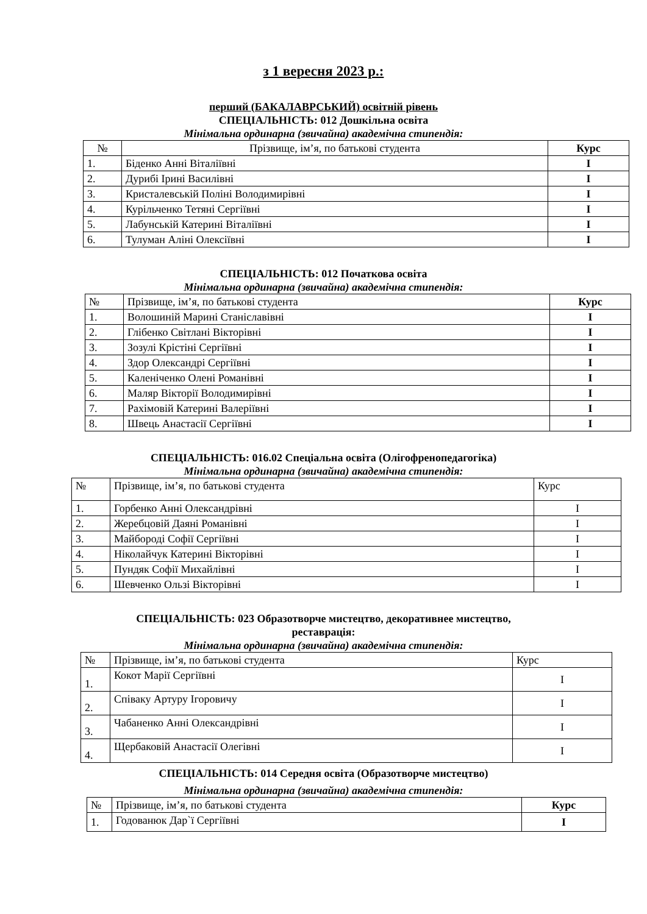з 1 вересня 2023 р.:
перший (БАКАЛАВРСЬКИЙ) освітній рівень
СПЕЦІАЛЬНІСТЬ: 012 Дошкільна освіта
Мінімальна ординарна (звичайна) академічна стипендія:
| № | Прізвище, ім’я, по батькові студента | Курс |
| --- | --- | --- |
| 1. | Біденко Анні Віталіївні | I |
| 2. | Дурибі Ірині Василівні | I |
| 3. | Кристалевській Поліні Володимирівні | I |
| 4. | Курільченко Тетяні Сергіївні | I |
| 5. | Лабунській Катерині Віталіївні | I |
| 6. | Тулуман Аліні Олексіївні | I |
СПЕЦІАЛЬНІСТЬ: 012 Початкова освіта
Мінімальна ординарна (звичайна) академічна стипендія:
| № | Прізвище, ім’я, по батькові студента | Курс |
| --- | --- | --- |
| 1. | Волошиній Марині Станіславівні | I |
| 2. | Глібенко Світлані Вікторівні | I |
| 3. | Зозулі Крістіні Сергіївні | I |
| 4. | Здор Олександрі Сергіївні | I |
| 5. | Каленіченко Олені Романівні | I |
| 6. | Маляр Вікторії Володимирівні | I |
| 7. | Рахімовій Катерині Валеріївні | I |
| 8. | Швець Анастасії Сергіївні | I |
СПЕЦІАЛЬНІСТЬ: 016.02 Спеціальна освіта (Олігофренопедагогіка)
Мінімальна ординарна (звичайна) академічна стипендія:
| № | Прізвище, ім’я, по батькові студента | Курс |
| --- | --- | --- |
| 1. | Горбенко Анні Олександрівні | I |
| 2. | Жеребцовій Даяні Романівні | I |
| 3. | Майбороді Софії Сергіївні | I |
| 4. | Ніколайчук Катерині Вікторівні | I |
| 5. | Пундяк Софії Михайлівні | I |
| 6. | Шевченко Ользі Вікторівні | I |
СПЕЦІАЛЬНІСТЬ: 023 Образотворче мистецтво, декоративнее мистецтво,
реставрація:
Мінімальна ординарна (звичайна) академічна стипендія:
| № | Прізвище, ім’я, по батькові студента | Курс |
| --- | --- | --- |
| 1. | Кокот Марії Сергіївні | I |
| 2. | Співаку Артуру Ігоровичу | I |
| 3. | Чабаненко Анні Олександрівні | I |
| 4. | Щербаковій Анастасії Олегівні | I |
СПЕЦІАЛЬНІСТЬ: 014 Середня освіта (Образотворче мистецтво)
Мінімальна ординарна (звичайна) академічна стипендія:
| № | Прізвище, ім’я, по батькові студента | Курс |
| --- | --- | --- |
| 1. | Годованюк Дар`ї Сергіївні | I |